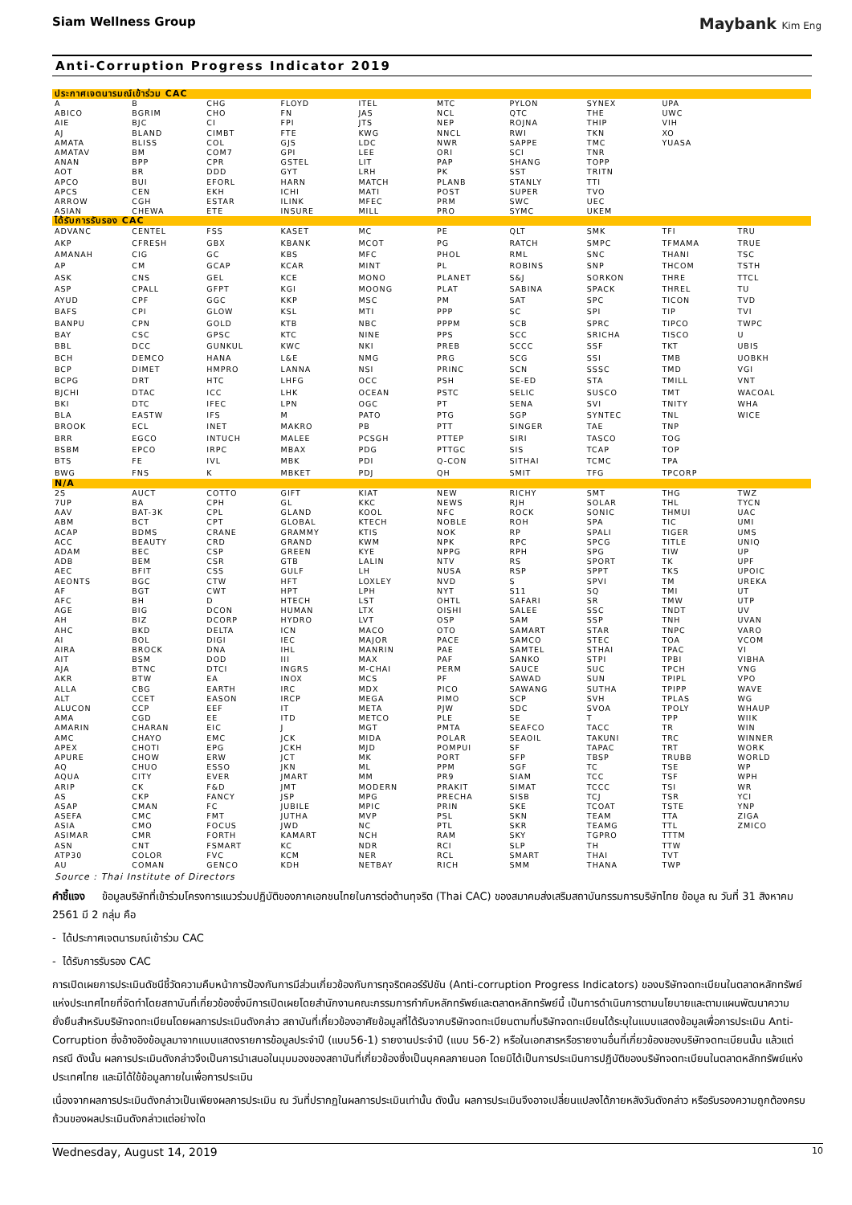Siam Wellness Group Maybank Kim Eng
Anti-Corruption Progress Indicator 2019
| ประกาศเจตนารมณ์เข้าร่วม CAC | | | | | | | | | |
| --- | --- | --- | --- | --- | --- | --- | --- | --- | --- |
| A | B | CHG | FLOYD | ITEL | MTC | PYLON | SYNEX | UPA | |
| ABICO | BGRIM | CHO | FN | JAS | NCL | QTC | THE | UWC | |
| AIE | BJC | CI | FPI | JTS | NEP | ROJNA | THIP | VIH | |
| AJ | BLAND | CIMBT | FTE | KWG | NNCL | RWI | TKN | XO | |
| AMATA | BLISS | COL | GJS | LDC | NWR | SAPPE | TMC | YUASA | |
| AMATAV | BM | COM7 | GPI | LEE | ORI | SCI | TNR | | |
| ANAN | BPP | CPR | GSTEL | LIT | PAP | SHANG | TOPP | | |
| AOT | BR | DDD | GYT | LRH | PK | SST | TRITN | | |
| APCO | BUI | EFORL | HARN | MATCH | PLANB | STANLY | TTI | | |
| APCS | CEN | EKH | ICHI | MATI | POST | SUPER | TVO | | |
| ARROW | CGH | ESTAR | ILINK | MFEC | PRM | SWC | UEC | | |
| ASIAN | CHEWA | ETE | INSURE | MILL | PRO | SYMC | UKEM | | |
| ได้รับการรับรอง CAC | | | | | | | | | |
| ADVANC | CENTEL | FSS | KASET | MC | PE | QLT | SMK | TFI | TRU |
| AKP | CFRESH | GBX | KBANK | MCOT | PG | RATCH | SMPC | TFMAMA | TRUE |
| AMANAH | CIG | GC | KBS | MFC | PHOL | RML | SNC | THANI | TSC |
| AP | CM | GCAP | KCAR | MINT | PL | ROBINS | SNP | THCOM | TSTH |
| ASK | CNS | GEL | KCE | MONO | PLANET | S&J | SORKON | THRE | TTCL |
| ASP | CPALL | GFPT | KGI | MOONG | PLAT | SABINA | SPACK | THREL | TU |
| AYUD | CPF | GGC | KKP | MSC | PM | SAT | SPC | TICON | TVD |
| BAFS | CPI | GLOW | KSL | MTI | PPP | SC | SPI | TIP | TVI |
| BANPU | CPN | GOLD | KTB | NBC | PPPM | SCB | SPRC | TIPCO | TWPC |
| BAY | CSC | GPSC | KTC | NINE | PPS | SCC | SRICHA | TISCO | U |
| BBL | DCC | GUNKUL | KWC | NKI | PREB | SCCC | SSF | TKT | UBIS |
| BCH | DEMCO | HANA | L&E | NMG | PRG | SCG | SSI | TMB | UOBKH |
| BCP | DIMET | HMPRO | LANNA | NSI | PRINC | SCN | SSSC | TMD | VGI |
| BCPG | DRT | HTC | LHFG | OCC | PSH | SE-ED | STA | TMILL | VNT |
| BJCHI | DTAC | ICC | LHK | OCEAN | PSTC | SELIC | SUSCO | TMT | WACOAL |
| BKI | DTC | IFEC | LPN | OGC | PT | SENA | SVI | TNITY | WHA |
| BLA | EASTW | IFS | M | PATO | PTG | SGP | SYNTEC | TNL | WICE |
| BROOK | ECL | INET | MAKRO | PB | PTT | SINGER | TAE | TNP | |
| BRR | EGCO | INTUCH | MALEE | PCSGH | PTTEP | SIRI | TASCO | TOG | |
| BSBM | EPCO | IRPC | MBAX | PDG | PTTGC | SIS | TCAP | TOP | |
| BTS | FE | IVL | MBK | PDI | Q-CON | SITHAI | TCMC | TPA | |
| BWG | FNS | K | MBKET | PDJ | QH | SMIT | TFG | TPCORP | |
| N/A | | | | | | | | | |
| 2S | AUCT | COTTO | GIFT | KIAT | NEW | RICHY | SMT | THG | TWZ |
| 7UP | BA | CPH | GL | KKC | NEWS | RJH | SOLAR | THL | TYCN |
| AAV | BAT-3K | CPL | GLAND | KOOL | NFC | ROCK | SONIC | THMUI | UAC |
| ABM | BCT | CPT | GLOBAL | KTECH | NOBLE | ROH | SPA | TIC | UMI |
| ACAP | BDMS | CRANE | GRAMMY | KTIS | NOK | RP | SPALI | TIGER | UMS |
| ACC | BEAUTY | CRD | GRAND | KWM | NPK | RPC | SPCG | TITLE | UNIQ |
| ADAM | BEC | CSP | GREEN | KYE | NPPG | RPH | SPG | TIW | UP |
| ADB | BEM | CSR | GTB | LALIN | NTV | RS | SPORT | TK | UPF |
| AEC | BFIT | CSS | GULF | LH | NUSA | RSP | SPPT | TKS | UPOIC |
| AEONTS | BGC | CTW | HFT | LOXLEY | NVD | S | SPVI | TM | UREKA |
| AF | BGT | CWT | HPT | LPH | NYT | S11 | SQ | TMI | UT |
| AFC | BH | D | HTECH | LST | OHTL | SAFARI | SR | TMW | UTP |
| AGE | BIG | DCON | HUMAN | LTX | OISHI | SALEE | SSC | TNDT | UV |
| AH | BIZ | DCORP | HYDRO | LVT | OSP | SAM | SSP | TNH | UVAN |
| AHC | BKD | DELTA | ICN | MACO | OTO | SAMART | STAR | TNPC | VARO |
| AI | BOL | DIGI | IEC | MAJOR | PACE | SAMCO | STEC | TOA | VCOM |
| AIRA | BROCK | DNA | IHL | MANRIN | PAE | SAMTEL | STHAI | TPAC | VI |
| AIT | BSM | DOD | III | MAX | PAF | SANKO | STPI | TPBI | VIBHA |
| AJA | BTNC | DTCI | INGRS | M-CHAI | PERM | SAUCE | SUC | TPCH | VNG |
| AKR | BTW | EA | INOX | MCS | PF | SAWAD | SUN | TPIPL | VPO |
| ALLA | CBG | EARTH | IRC | MDX | PICO | SAWANG | SUTHA | TPIPP | WAVE |
| ALT | CCET | EASON | IRCP | MEGA | PIMO | SCP | SVH | TPLAS | WG |
| ALUCON | CCP | EEF | IT | META | PJW | SDC | SVOA | TPOLY | WHAUP |
| AMA | CGD | EE | ITD | METCO | PLE | SE | T | TPP | WIIK |
| AMARIN | CHARAN | EIC | J | MGT | PMTA | SEAFCO | TACC | TR | WIN |
| AMC | CHAYO | EMC | JCK | MIDA | POLAR | SEAOIL | TAKUNI | TRC | WINNER |
| APEX | CHOTI | EPG | JCKH | MJD | POMPUI | SF | TAPAC | TRT | WORK |
| APURE | CHOW | ERW | JCT | MK | PORT | SFP | TBSP | TRUBB | WORLD |
| AQ | CHUO | ESSO | JKN | ML | PPM | SGF | TC | TSE | WP |
| AQUA | CITY | EVER | JMART | MM | PR9 | SIAM | TCC | TSF | WPH |
| ARIP | CK | F&D | JMT | MODERN | PRAKIT | SIMAT | TCCC | TSI | WR |
| AS | CKP | FANCY | JSP | MPG | PRECHA | SISB | TCJ | TSR | YCI |
| ASAP | CMAN | FC | JUBILE | MPIC | PRIN | SKE | TCOAT | TSTE | YNP |
| ASEFA | CMC | FMT | JUTHA | MVP | PSL | SKN | TEAM | TTA | ZIGA |
| ASIA | CMO | FOCUS | JWD | NC | PTL | SKR | TEAMG | TTL | ZMICO |
| ASIMAR | CMR | FORTH | KAMART | NCH | RAM | SKY | TGPRO | TTTM | |
| ASN | CNT | FSMART | KC | NDR | RCI | SLP | TH | TTW | |
| ATP30 | COLOR | FVC | KCM | NER | RCL | SMART | THAI | TVT | |
| AU | COMAN | GENCO | KDH | NETBAY | RICH | SMM | THANA | TWP | |
Source : Thai Institute of Directors
คำชี้แจง ข้อมูลบริษัทที่เข้าร่วมโครงการแนวร่วมปฏิบัติของภาคเอกชนไทยในการต่อต้านทุจริต (Thai CAC) ของสมาคมส่งเสริมสถาบันกรรมการบริษัทไทย ข้อมูล ณ วันที่ 31 สิงหาคม 2561 มี 2 กลุ่ม คือ
- ได้ประกาศเจตนารมณ์เข้าร่วม CAC
- ได้รับการรับรอง CAC
การเปิดเผยการประเมินดัชนีชี้วัดความคืบหน้าการป้องกันการมีส่วนเกี่ยวข้องกับการทุจริตคอร์รัปชัน (Anti-corruption Progress Indicators) ของบริษัทจดทะเบียนในตลาดหลักทรัพย์แห่งประเทศไทยที่จัดทำโดยสถาบันที่เกี่ยวข้องซึ่งมีการเปิดเผยโดยสำนักงานคณะกรรมการกำกับหลักทรัพย์และตลาดหลักทรัพย์นี้ เป็นการดำเนินการตามนโยบายและตามแผนพัฒนาความยั่งยืนสำหรับบริษัทจดทะเบียนโดยผลการประเมินดังกล่าว สถาบันที่เกี่ยวข้องอาศัยข้อมูลที่ได้รับจากบริษัทจดทะเบียนตามที่บริษัทจดทะเบียนได้ระบุในแบบแสดงข้อมูลเพื่อการประเมิน Anti-Corruption ซึ่งอ้างอิงข้อมูลมาจากแบบแสดงรายการข้อมูลประจำปี (แบบ56-1) รายงานประจำปี (แบบ 56-2) หรือในเอกสารหรือรายงานอื่นที่เกี่ยวข้องของบริษัทจดทะเบียนนั้น แล้วแต่กรณี ดังนั้น ผลการประเมินดังกล่าวจึงเป็นการนำเสนอในมุมมองของสถาบันที่เกี่ยวข้องซึ่งเป็นบุคคลภายนอก โดยมิได้เป็นการประเมินการปฏิบัติของบริษัทจดทะเบียนในตลาดหลักทรัพย์แห่งประเทศไทย และมิได้ใช้ข้อมูลภายในเพื่อการประเมิน
เนื่องจากผลการประเมินดังกล่าวเป็นเพียงผลการประเมิน ณ วันที่ปรากฏในผลการประเมินเท่านั้น ดังนั้น ผลการประเมินจึงอาจเปลี่ยนแปลงได้ภายหลังวันดังกล่าว หรือรับรองความถูกต้องครบถ้วนของผลประเมินดังกล่าวแต่อย่างใด
Wednesday, August 14, 2019 10